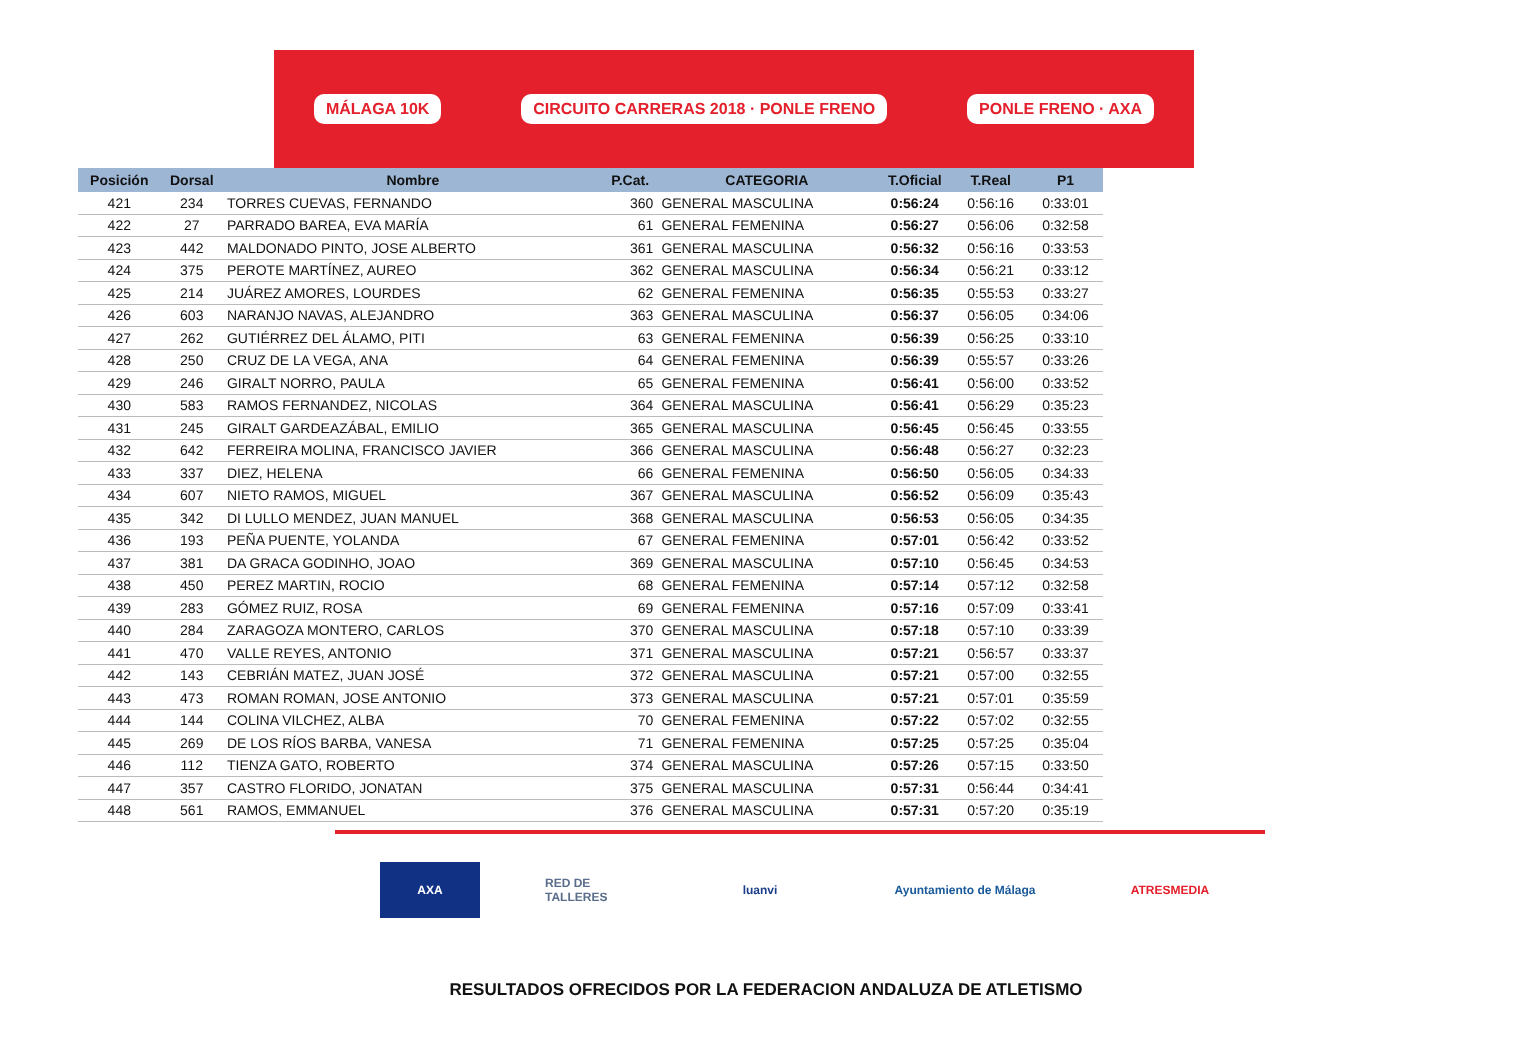MÁLAGA 10K CIRCUITO CARRERAS 2018 · PONLE FRENO PONLE FRENO · AXA
| Posición | Dorsal | Nombre | P.Cat. | CATEGORIA | T.Oficial | T.Real | P1 |
| --- | --- | --- | --- | --- | --- | --- | --- |
| 421 | 234 | TORRES CUEVAS, FERNANDO | 360 | GENERAL MASCULINA | 0:56:24 | 0:56:16 | 0:33:01 |
| 422 | 27 | PARRADO BAREA, EVA MARÍA | 61 | GENERAL FEMENINA | 0:56:27 | 0:56:06 | 0:32:58 |
| 423 | 442 | MALDONADO PINTO, JOSE ALBERTO | 361 | GENERAL MASCULINA | 0:56:32 | 0:56:16 | 0:33:53 |
| 424 | 375 | PEROTE MARTÍNEZ, AUREO | 362 | GENERAL MASCULINA | 0:56:34 | 0:56:21 | 0:33:12 |
| 425 | 214 | JUÁREZ AMORES, LOURDES | 62 | GENERAL FEMENINA | 0:56:35 | 0:55:53 | 0:33:27 |
| 426 | 603 | NARANJO NAVAS, ALEJANDRO | 363 | GENERAL MASCULINA | 0:56:37 | 0:56:05 | 0:34:06 |
| 427 | 262 | GUTIÉRREZ DEL ÁLAMO, PITI | 63 | GENERAL FEMENINA | 0:56:39 | 0:56:25 | 0:33:10 |
| 428 | 250 | CRUZ DE LA VEGA, ANA | 64 | GENERAL FEMENINA | 0:56:39 | 0:55:57 | 0:33:26 |
| 429 | 246 | GIRALT NORRO, PAULA | 65 | GENERAL FEMENINA | 0:56:41 | 0:56:00 | 0:33:52 |
| 430 | 583 | RAMOS FERNANDEZ, NICOLAS | 364 | GENERAL MASCULINA | 0:56:41 | 0:56:29 | 0:35:23 |
| 431 | 245 | GIRALT GARDEAZÁBAL, EMILIO | 365 | GENERAL MASCULINA | 0:56:45 | 0:56:45 | 0:33:55 |
| 432 | 642 | FERREIRA MOLINA, FRANCISCO JAVIER | 366 | GENERAL MASCULINA | 0:56:48 | 0:56:27 | 0:32:23 |
| 433 | 337 | DIEZ, HELENA | 66 | GENERAL FEMENINA | 0:56:50 | 0:56:05 | 0:34:33 |
| 434 | 607 | NIETO RAMOS, MIGUEL | 367 | GENERAL MASCULINA | 0:56:52 | 0:56:09 | 0:35:43 |
| 435 | 342 | DI LULLO MENDEZ, JUAN MANUEL | 368 | GENERAL MASCULINA | 0:56:53 | 0:56:05 | 0:34:35 |
| 436 | 193 | PEÑA PUENTE, YOLANDA | 67 | GENERAL FEMENINA | 0:57:01 | 0:56:42 | 0:33:52 |
| 437 | 381 | DA GRACA GODINHO, JOAO | 369 | GENERAL MASCULINA | 0:57:10 | 0:56:45 | 0:34:53 |
| 438 | 450 | PEREZ MARTIN, ROCIO | 68 | GENERAL FEMENINA | 0:57:14 | 0:57:12 | 0:32:58 |
| 439 | 283 | GÓMEZ RUIZ, ROSA | 69 | GENERAL FEMENINA | 0:57:16 | 0:57:09 | 0:33:41 |
| 440 | 284 | ZARAGOZA MONTERO, CARLOS | 370 | GENERAL MASCULINA | 0:57:18 | 0:57:10 | 0:33:39 |
| 441 | 470 | VALLE REYES, ANTONIO | 371 | GENERAL MASCULINA | 0:57:21 | 0:56:57 | 0:33:37 |
| 442 | 143 | CEBRIÁN MATEZ, JUAN JOSÉ | 372 | GENERAL MASCULINA | 0:57:21 | 0:57:00 | 0:32:55 |
| 443 | 473 | ROMAN ROMAN, JOSE ANTONIO | 373 | GENERAL MASCULINA | 0:57:21 | 0:57:01 | 0:35:59 |
| 444 | 144 | COLINA VILCHEZ, ALBA | 70 | GENERAL FEMENINA | 0:57:22 | 0:57:02 | 0:32:55 |
| 445 | 269 | DE LOS RÍOS BARBA, VANESA | 71 | GENERAL FEMENINA | 0:57:25 | 0:57:25 | 0:35:04 |
| 446 | 112 | TIENZA GATO, ROBERTO | 374 | GENERAL MASCULINA | 0:57:26 | 0:57:15 | 0:33:50 |
| 447 | 357 | CASTRO FLORIDO, JONATAN | 375 | GENERAL MASCULINA | 0:57:31 | 0:56:44 | 0:34:41 |
| 448 | 561 | RAMOS, EMMANUEL | 376 | GENERAL MASCULINA | 0:57:31 | 0:57:20 | 0:35:19 |
AXA RED DE TALLERES
luanvi Ayuntamiento de Málaga ATRESMEDIA
RESULTADOS OFRECIDOS POR LA FEDERACION ANDALUZA DE ATLETISMO